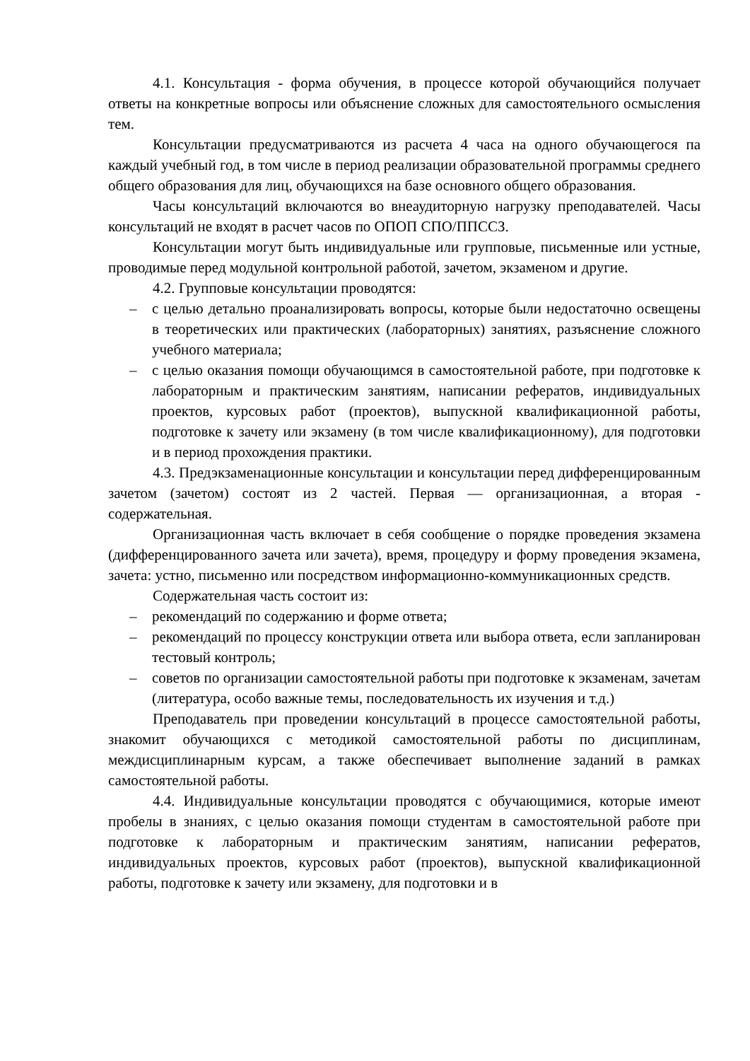4.1. Консультация - форма обучения, в процессе которой обучающийся получает ответы на конкретные вопросы или объяснение сложных для самостоятельного осмысления тем.
Консультации предусматриваются из расчета 4 часа на одного обучающегося па каждый учебный год, в том числе в период реализации образовательной программы среднего общего образования для лиц, обучающихся на базе основного общего образования.
Часы консультаций включаются во внеаудиторную нагрузку преподавателей. Часы консультаций не входят в расчет часов по ОПОП СПО/ППССЗ.
Консультации могут быть индивидуальные или групповые, письменные или устные, проводимые перед модульной контрольной работой, зачетом, экзаменом и другие.
4.2. Групповые консультации проводятся:
– с целью детально проанализировать вопросы, которые были недостаточно освещены в теоретических или практических (лабораторных) занятиях, разъяснение сложного учебного материала;
– с целью оказания помощи обучающимся в самостоятельной работе, при подготовке к лабораторным и практическим занятиям, написании рефератов, индивидуальных проектов, курсовых работ (проектов), выпускной квалификационной работы, подготовке к зачету или экзамену (в том числе квалификационному), для подготовки и в период прохождения практики.
4.3. Предэкзаменационные консультации и консультации перед дифференцированным зачетом (зачетом) состоят из 2 частей. Первая — организационная, а вторая - содержательная.
Организационная часть включает в себя сообщение о порядке проведения экзамена (дифференцированного зачета или зачета), время, процедуру и форму проведения экзамена, зачета: устно, письменно или посредством информационно-коммуникационных средств.
Содержательная часть состоит из:
– рекомендаций по содержанию и форме ответа;
– рекомендаций по процессу конструкции ответа или выбора ответа, если запланирован тестовый контроль;
– советов по организации самостоятельной работы при подготовке к экзаменам, зачетам (литература, особо важные темы, последовательность их изучения и т.д.)
Преподаватель при проведении консультаций в процессе самостоятельной работы, знакомит обучающихся с методикой самостоятельной работы по дисциплинам, междисциплинарным курсам, а также обеспечивает выполнение заданий в рамках самостоятельной работы.
4.4. Индивидуальные консультации проводятся с обучающимися, которые имеют пробелы в знаниях, с целью оказания помощи студентам в самостоятельной работе при подготовке к лабораторным и практическим занятиям, написании рефератов, индивидуальных проектов, курсовых работ (проектов), выпускной квалификационной работы, подготовке к зачету или экзамену, для подготовки и в